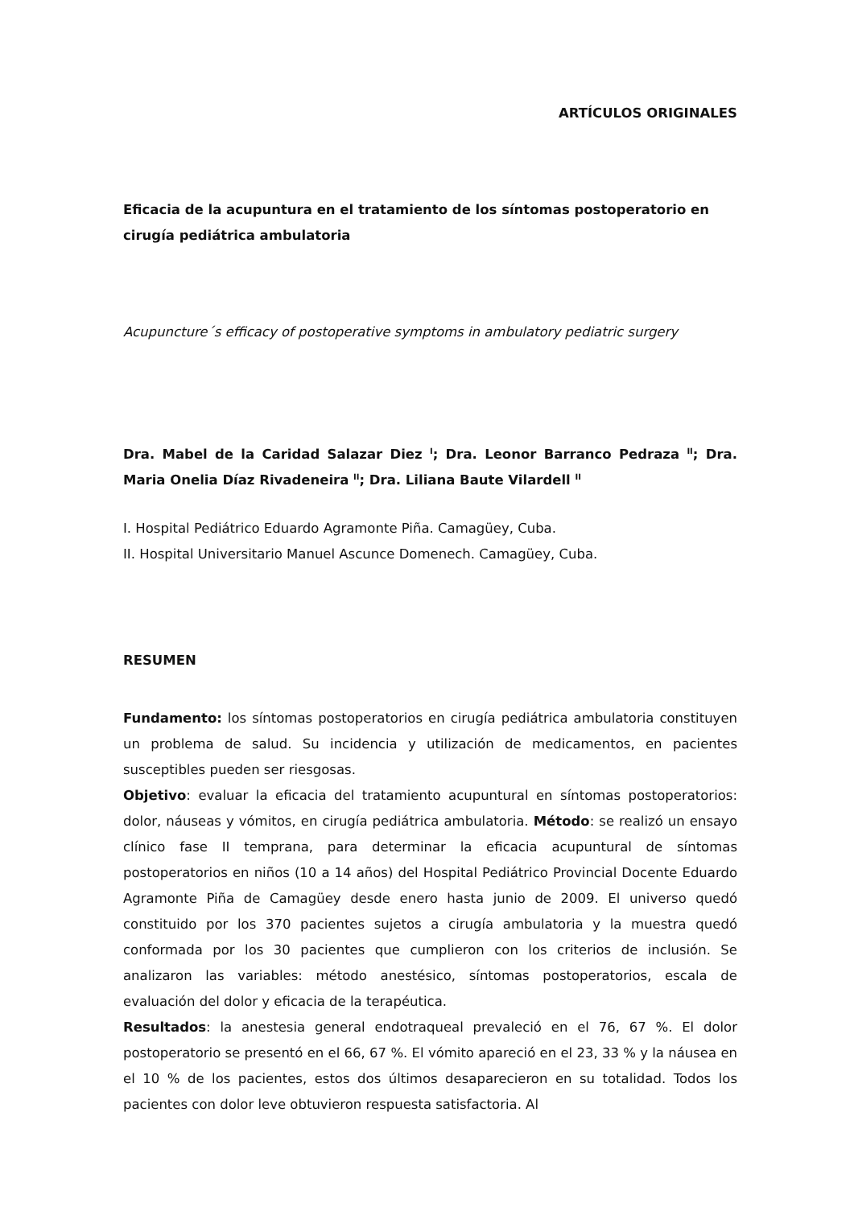ARTÍCULOS ORIGINALES
Eficacia de la acupuntura en el tratamiento de los síntomas postoperatorio en cirugía pediátrica ambulatoria
Acupuncture´s efficacy of postoperative symptoms in ambulatory pediatric surgery
Dra. Mabel de la Caridad Salazar Diez <sup>I</sup>; Dra. Leonor Barranco Pedraza <sup>II</sup>; Dra. Maria Onelia Díaz Rivadeneira <sup>II</sup>; Dra. Liliana Baute Vilardell <sup>II</sup>
I. Hospital Pediátrico Eduardo Agramonte Piña. Camagüey, Cuba.
II. Hospital Universitario Manuel Ascunce Domenech. Camagüey, Cuba.
RESUMEN
Fundamento: los síntomas postoperatorios en cirugía pediátrica ambulatoria constituyen un problema de salud. Su incidencia y utilización de medicamentos, en pacientes susceptibles pueden ser riesgosas.
Objetivo: evaluar la eficacia del tratamiento acupuntural en síntomas postoperatorios: dolor, náuseas y vómitos, en cirugía pediátrica ambulatoria. Método: se realizó un ensayo clínico fase II temprana, para determinar la eficacia acupuntural de síntomas postoperatorios en niños (10 a 14 años) del Hospital Pediátrico Provincial Docente Eduardo Agramonte Piña de Camagüey desde enero hasta junio de 2009. El universo quedó constituido por los 370 pacientes sujetos a cirugía ambulatoria y la muestra quedó conformada por los 30 pacientes que cumplieron con los criterios de inclusión. Se analizaron las variables: método anestésico, síntomas postoperatorios, escala de evaluación del dolor y eficacia de la terapéutica.
Resultados: la anestesia general endotraqueal prevaleció en el 76, 67 %. El dolor postoperatorio se presentó en el 66, 67 %. El vómito apareció en el 23, 33 % y la náusea en el 10 % de los pacientes, estos dos últimos desaparecieron en su totalidad. Todos los pacientes con dolor leve obtuvieron respuesta satisfactoria. Al